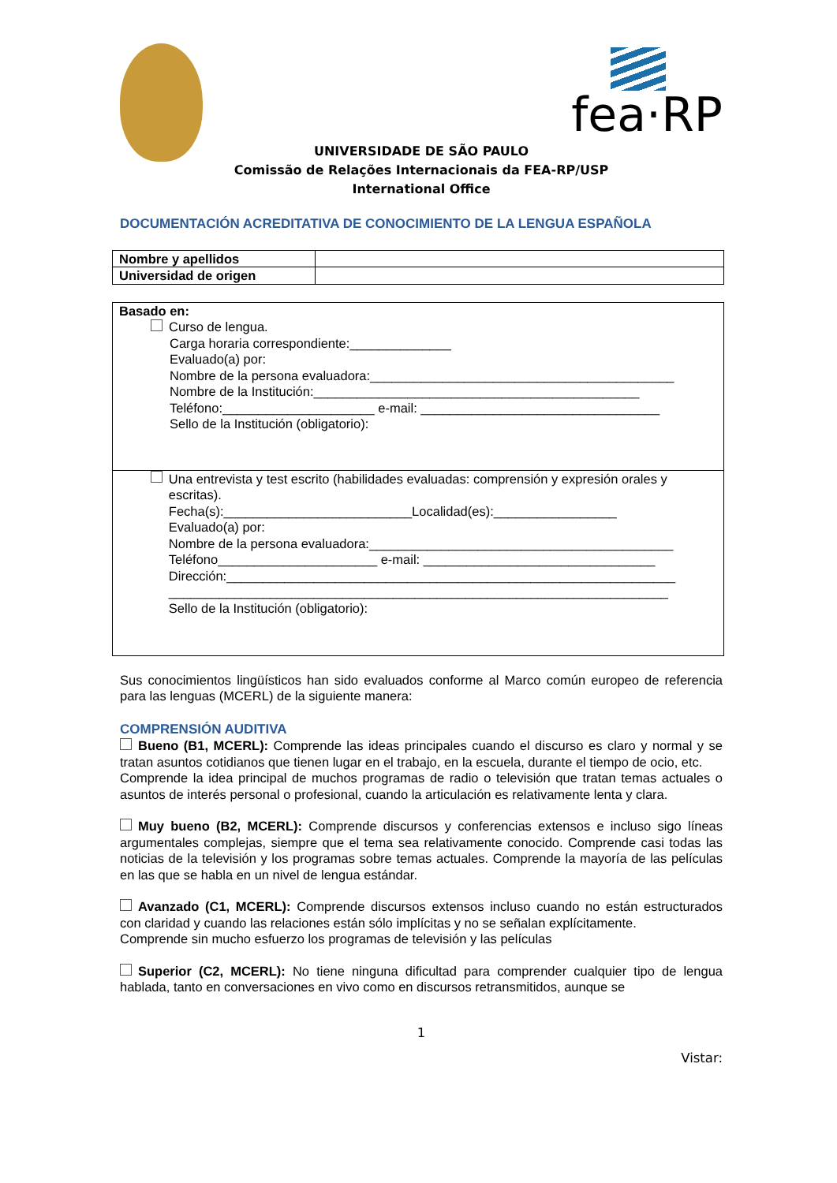fea·RP
UNIVERSIDADE DE SÃO PAULO
Comissão de Relações Internacionais da FEA-RP/USP
International Office
DOCUMENTACIÓN ACREDITATIVA DE CONOCIMIENTO DE LA LENGUA ESPAÑOLA
| Nombre y apellidos | |
| Universidad de origen | |
| Basado en: Curso de lengua. Carga horaria correspondiente:______________ Evaluado(a) por: Nombre de la persona evaluadora:__________________________________________ Nombre de la Institución:_____________________________________________ Teléfono:_____________________ e-mail: _________________________________ Sello de la Institución (obligatorio): |
| Una entrevista y test escrito (habilidades evaluadas: comprensión y expresión orales y escritas). Fecha(s):__________________________Localidad(es):_________________ Evaluado(a) por: Nombre de la persona evaluadora:__________________________________________ Teléfono______________________ e-mail: ________________________________ Dirección:______________________________________________________________ _____________________________________________________________________ Sello de la Institución (obligatorio): |
Sus conocimientos lingüísticos han sido evaluados conforme al Marco común europeo de referencia para las lenguas (MCERL) de la siguiente manera:
COMPRENSIÓN AUDITIVA
Bueno (B1, MCERL): Comprende las ideas principales cuando el discurso es claro y normal y se tratan asuntos cotidianos que tienen lugar en el trabajo, en la escuela, durante el tiempo de ocio, etc.
Comprende la idea principal de muchos programas de radio o televisión que tratan temas actuales o asuntos de interés personal o profesional, cuando la articulación es relativamente lenta y clara.
Muy bueno (B2, MCERL): Comprende discursos y conferencias extensos e incluso sigo líneas argumentales complejas, siempre que el tema sea relativamente conocido. Comprende casi todas las noticias de la televisión y los programas sobre temas actuales. Comprende la mayoría de las películas en las que se habla en un nivel de lengua estándar.
Avanzado (C1, MCERL): Comprende discursos extensos incluso cuando no están estructurados con claridad y cuando las relaciones están sólo implícitas y no se señalan explícitamente.
Comprende sin mucho esfuerzo los programas de televisión y las películas
Superior (C2, MCERL): No tiene ninguna dificultad para comprender cualquier tipo de lengua hablada, tanto en conversaciones en vivo como en discursos retransmitidos, aunque se
1
Vistar: